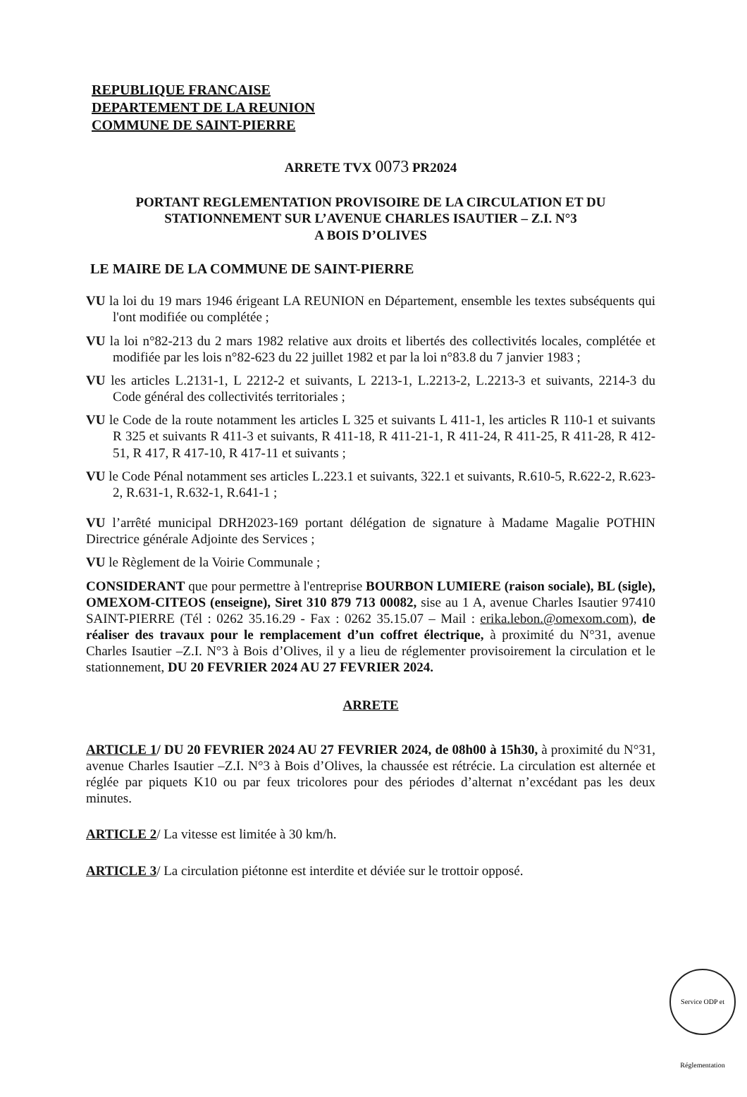REPUBLIQUE FRANCAISE
DEPARTEMENT DE LA REUNION
COMMUNE DE SAINT-PIERRE
ARRETE TVX 0073 PR2024
PORTANT REGLEMENTATION PROVISOIRE DE LA CIRCULATION ET DU STATIONNEMENT SUR L’AVENUE CHARLES ISAUTIER – Z.I. N°3
A BOIS D’OLIVES
LE MAIRE DE LA COMMUNE DE SAINT-PIERRE
VU la loi du 19 mars 1946 érigeant LA REUNION en Département, ensemble les textes subséquents qui l'ont modifiée ou complétée ;
VU la loi n°82-213 du 2 mars 1982 relative aux droits et libertés des collectivités locales, complétée et modifiée par les lois n°82-623 du 22 juillet 1982 et par la loi n°83.8 du 7 janvier 1983 ;
VU les articles L.2131-1, L 2212-2 et suivants, L 2213-1, L.2213-2, L.2213-3 et suivants, 2214-3 du Code général des collectivités territoriales ;
VU le Code de la route notamment les articles L 325 et suivants L 411-1, les articles R 110-1 et suivants R 325 et suivants R 411-3 et suivants, R 411-18, R 411-21-1, R 411-24, R 411-25, R 411-28, R 412-51, R 417, R 417-10, R 417-11 et suivants ;
VU le Code Pénal notamment ses articles L.223.1 et suivants, 322.1 et suivants, R.610-5, R.622-2, R.623-2, R.631-1, R.632-1, R.641-1 ;
VU l’arrêté municipal DRH2023-169 portant délégation de signature à Madame Magalie POTHIN Directrice générale Adjointe des Services ;
VU le Règlement de la Voirie Communale ;
CONSIDERANT que pour permettre à l'entreprise BOURBON LUMIERE (raison sociale), BL (sigle), OMEXOM-CITEOS (enseigne), Siret 310 879 713 00082, sise au 1 A, avenue Charles Isautier 97410 SAINT-PIERRE (Tél : 0262 35.16.29 - Fax : 0262 35.15.07 – Mail : erika.lebon.@omexom.com), de réaliser des travaux pour le remplacement d’un coffret électrique, à proximité du N°31, avenue Charles Isautier –Z.I. N°3 à Bois d’Olives, il y a lieu de réglementer provisoirement la circulation et le stationnement, DU 20 FEVRIER 2024 AU 27 FEVRIER 2024.
ARRETE
ARTICLE 1/ DU 20 FEVRIER 2024 AU 27 FEVRIER 2024, de 08h00 à 15h30, à proximité du N°31, avenue Charles Isautier –Z.I. N°3 à Bois d’Olives, la chaussée est rétrécie. La circulation est alternée et réglée par piquets K10 ou par feux tricolores pour des périodes d’alternat n’excédant pas les deux minutes.
ARTICLE 2/ La vitesse est limitée à 30 km/h.
ARTICLE 3/ La circulation piétonne est interdite et déviée sur le trottoir opposé.
Service ODP et Réglementation